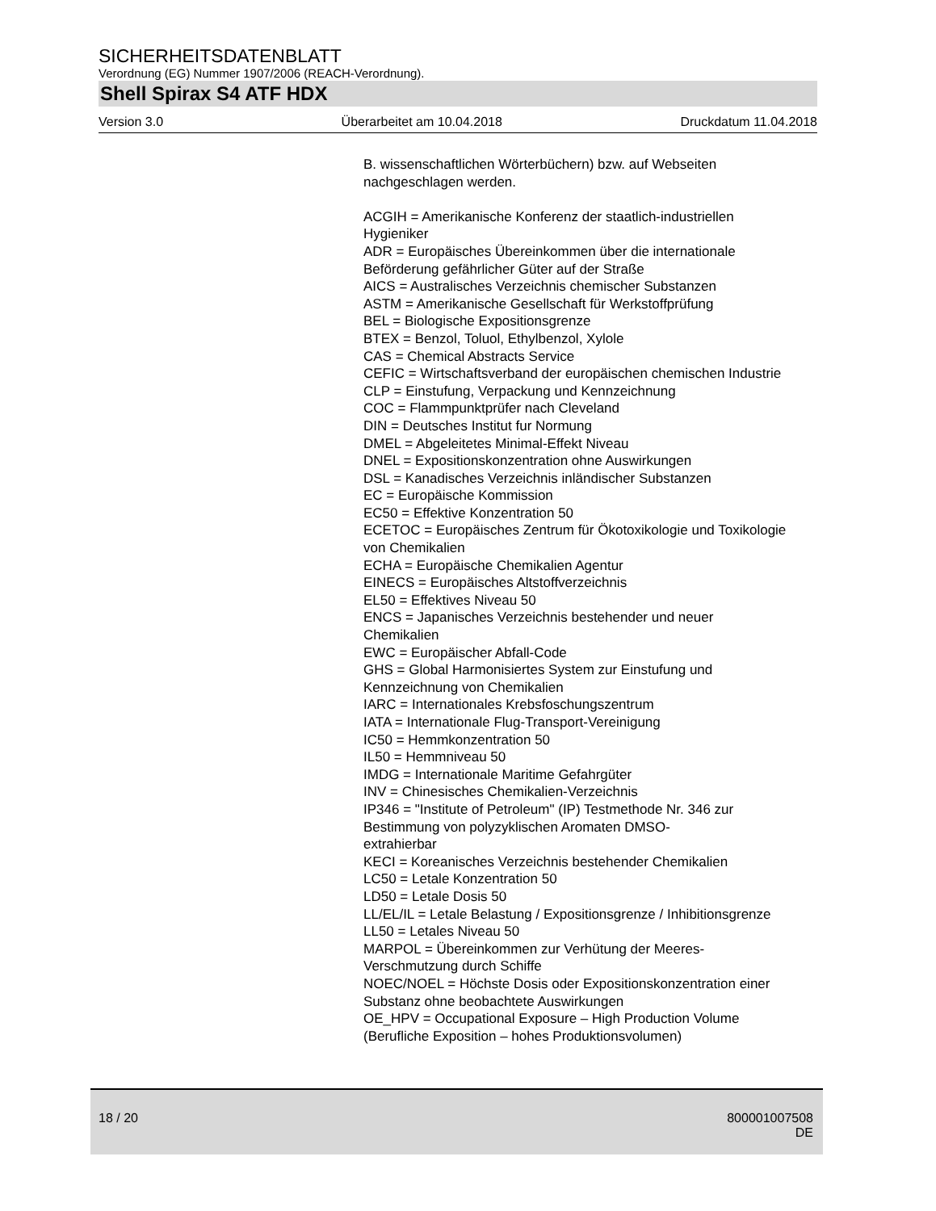SICHERHEITSDATENBLATT
Verordnung (EG) Nummer 1907/2006 (REACH-Verordnung).
Shell Spirax S4 ATF HDX
Version 3.0 Überarbeitet am 10.04.2018 Druckdatum 11.04.2018
B. wissenschaftlichen Wörterbüchern) bzw. auf Webseiten nachgeschlagen werden.
ACGIH = Amerikanische Konferenz der staatlich-industriellen Hygieniker
ADR = Europäisches Übereinkommen über die internationale Beförderung gefährlicher Güter auf der Straße
AICS = Australisches Verzeichnis chemischer Substanzen
ASTM = Amerikanische Gesellschaft für Werkstoffprüfung
BEL = Biologische Expositionsgrenze
BTEX = Benzol, Toluol, Ethylbenzol, Xylole
CAS = Chemical Abstracts Service
CEFIC = Wirtschaftsverband der europäischen chemischen Industrie
CLP = Einstufung, Verpackung und Kennzeichnung
COC = Flammpunktprüfer nach Cleveland
DIN = Deutsches Institut fur Normung
DMEL = Abgeleitetes Minimal-Effekt Niveau
DNEL = Expositionskonzentration ohne Auswirkungen
DSL = Kanadisches Verzeichnis inländischer Substanzen
EC = Europäische Kommission
EC50 = Effektive Konzentration 50
ECETOC = Europäisches Zentrum für Ökotoxikologie und Toxikologie von Chemikalien
ECHA = Europäische Chemikalien Agentur
EINECS = Europäisches Altstoffverzeichnis
EL50 = Effektives Niveau 50
ENCS = Japanisches Verzeichnis bestehender und neuer Chemikalien
EWC = Europäischer Abfall-Code
GHS = Global Harmonisiertes System zur Einstufung und Kennzeichnung von Chemikalien
IARC = Internationales Krebsfoschungszentrum
IATA = Internationale Flug-Transport-Vereinigung
IC50 = Hemmkonzentration 50
IL50 = Hemmniveau 50
IMDG = Internationale Maritime Gefahrgüter
INV = Chinesisches Chemikalien-Verzeichnis
IP346 = "Institute of Petroleum" (IP) Testmethode Nr. 346 zur Bestimmung von polyzyklischen Aromaten DMSO-
extrahierbar
KECI = Koreanisches Verzeichnis bestehender Chemikalien
LC50 = Letale Konzentration 50
LD50 = Letale Dosis 50
LL/EL/IL = Letale Belastung / Expositionsgrenze / Inhibitionsgrenze
LL50 = Letales Niveau 50
MARPOL = Übereinkommen zur Verhütung der Meeres-Verschmutzung durch Schiffe
NOEC/NOEL = Höchste Dosis oder Expositionskonzentration einer Substanz ohne beobachtete Auswirkungen
OE_HPV = Occupational Exposure – High Production Volume (Berufliche Exposition – hohes Produktionsvolumen)
18 / 20 800001007508
DE